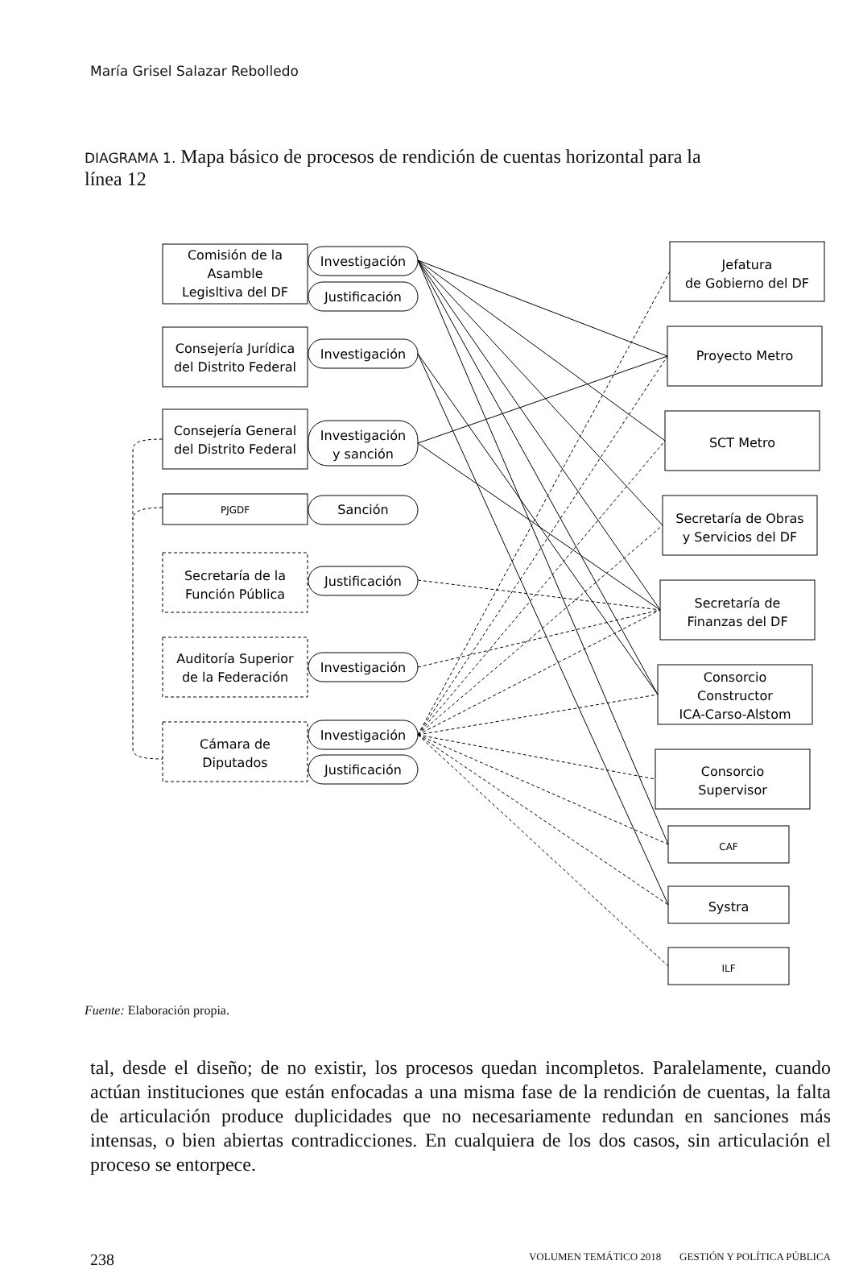María Grisel Salazar Rebolledo
DIAGRAMA 1. Mapa básico de procesos de rendición de cuentas horizontal para la línea 12
Comisión de la
Asamble
Legisltiva del DF
Consejería Jurídica
del Distrito Federal
Consejería General
del Distrito Federal
PJGDF
Secretaría de la
Función Pública
Auditoría Superior
de la Federación
Cámara de
Diputados
Investigación
Justificación
Investigación
Investigación
y sanción
Sanción
Justificación
Investigación
Investigación
Justificación
Jefatura
de Gobierno del DF
Proyecto Metro
SCT Metro
Secretaría de Obras
y Servicios del DF
Secretaría de
Finanzas del DF
Consorcio
Constructor
ICA-Carso-Alstom
Consorcio
Supervisor
CAF
Systra
ILF
Fuente: Elaboración propia.
tal, desde el diseño; de no existir, los procesos quedan incompletos. Paralelamente, cuando actúan instituciones que están enfocadas a una misma fase de la rendición de cuentas, la falta de articulación produce duplicidades que no necesariamente redundan en sanciones más intensas, o bien abiertas contradicciones. En cualquiera de los dos casos, sin articulación el proceso se entorpece.
238 VOLUMEN TEMÁTICO 2018 GESTIÓN Y POLÍTICA PÚBLICA